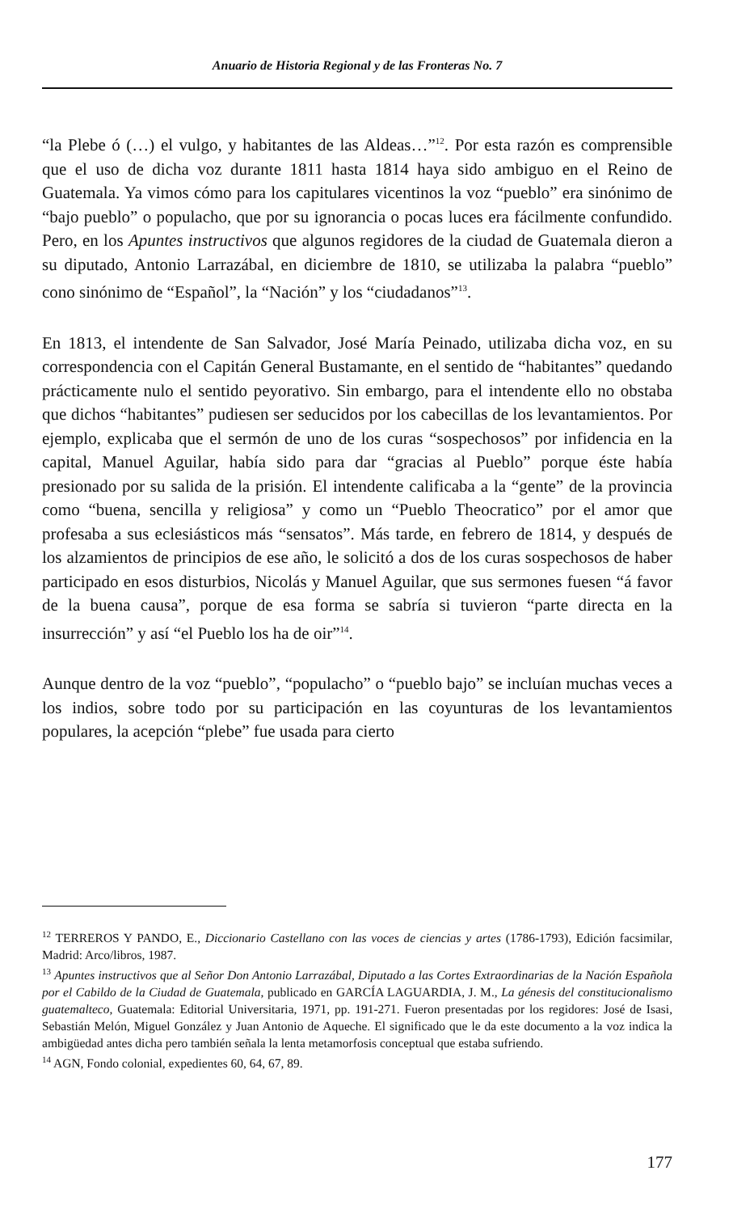Anuario de Historia Regional y de las Fronteras No. 7
“la Plebe ó (…) el vulgo, y habitantes de las Aldeas…”<sup>12</sup>. Por esta razón es comprensible que el uso de dicha voz durante 1811 hasta 1814 haya sido ambiguo en el Reino de Guatemala. Ya vimos cómo para los capitulares vicentinos la voz “pueblo” era sinónimo de “bajo pueblo” o populacho, que por su ignorancia o pocas luces era fácilmente confundido. Pero, en los Apuntes instructivos que algunos regidores de la ciudad de Guatemala dieron a su diputado, Antonio Larrazábal, en diciembre de 1810, se utilizaba la palabra “pueblo” cono sinónimo de “Español”, la “Nación” y los “ciudadanos”<sup>13</sup>.
En 1813, el intendente de San Salvador, José María Peinado, utilizaba dicha voz, en su correspondencia con el Capitán General Bustamante, en el sentido de “habitantes” quedando prácticamente nulo el sentido peyorativo. Sin embargo, para el intendente ello no obstaba que dichos “habitantes” pudiesen ser seducidos por los cabecillas de los levantamientos. Por ejemplo, explicaba que el sermón de uno de los curas “sospechosos” por infidencia en la capital, Manuel Aguilar, había sido para dar “gracias al Pueblo” porque éste había presionado por su salida de la prisión. El intendente calificaba a la “gente” de la provincia como “buena, sencilla y religiosa” y como un “Pueblo Theocratico” por el amor que profesaba a sus eclesiásticos más “sensatos”. Más tarde, en febrero de 1814, y después de los alzamientos de principios de ese año, le solicitó a dos de los curas sospechosos de haber participado en esos disturbios, Nicolás y Manuel Aguilar, que sus sermones fuesen “á favor de la buena causa”, porque de esa forma se sabría si tuvieron “parte directa en la insurrección” y así “el Pueblo los ha de oir”<sup>14</sup>.
Aunque dentro de la voz “pueblo”, “populacho” o “pueblo bajo” se incluían muchas veces a los indios, sobre todo por su participación en las coyunturas de los levantamientos populares, la acepción “plebe” fue usada para cierto
<sup>12</sup> TERREROS Y PANDO, E., Diccionario Castellano con las voces de ciencias y artes (1786-1793), Edición facsimilar, Madrid: Arco/libros, 1987.
<sup>13</sup> Apuntes instructivos que al Señor Don Antonio Larrazábal, Diputado a las Cortes Extraordinarias de la Nación Española por el Cabildo de la Ciudad de Guatemala, publicado en GARCÍA LAGUARDIA, J. M., La génesis del constitucionalismo guatemalteco, Guatemala: Editorial Universitaria, 1971, pp. 191-271. Fueron presentadas por los regidores: José de Isasi, Sebastián Melón, Miguel González y Juan Antonio de Aqueche. El significado que le da este documento a la voz indica la ambigüedad antes dicha pero también señala la lenta metamorfosis conceptual que estaba sufriendo.
<sup>14</sup> AGN, Fondo colonial, expedientes 60, 64, 67, 89.
177